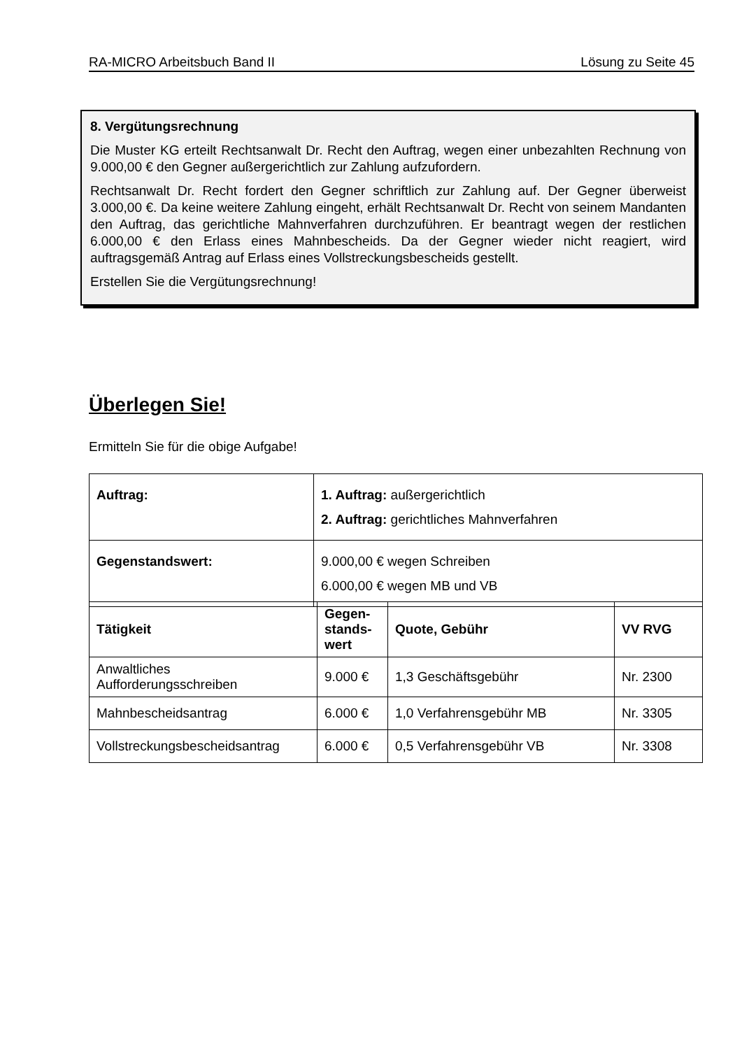RA-MICRO Arbeitsbuch Band II Lösung zu Seite 45
8. Vergütungsrechnung
Die Muster KG erteilt Rechtsanwalt Dr. Recht den Auftrag, wegen einer unbezahlten Rechnung von 9.000,00 € den Gegner außergerichtlich zur Zahlung aufzufordern.
Rechtsanwalt Dr. Recht fordert den Gegner schriftlich zur Zahlung auf. Der Gegner überweist 3.000,00 €. Da keine weitere Zahlung eingeht, erhält Rechtsanwalt Dr. Recht von seinem Mandanten den Auftrag, das gerichtliche Mahnverfahren durchzuführen. Er beantragt wegen der restlichen 6.000,00 € den Erlass eines Mahnbescheids. Da der Gegner wieder nicht reagiert, wird auftragsgemäß Antrag auf Erlass eines Vollstreckungsbescheids gestellt.
Erstellen Sie die Vergütungsrechnung!
Überlegen Sie!
Ermitteln Sie für die obige Aufgabe!
| Auftrag: | 1. Auftrag: außergerichtlich 2. Auftrag: gerichtliches Mahnverfahren |
| Gegenstandswert: | 9.000,00 € wegen Schreiben 6.000,00 € wegen MB und VB |
| Tätigkeit | Gegen- stands- wert | Quote, Gebühr | VV RVG |
| --- | --- | --- | --- |
| Anwaltliches Aufforderungsschreiben | 9.000 € | 1,3 Geschäftsgebühr | Nr. 2300 |
| Mahnbescheidsantrag | 6.000 € | 1,0 Verfahrensgebühr MB | Nr. 3305 |
| Vollstreckungsbescheidsantrag | 6.000 € | 0,5 Verfahrensgebühr VB | Nr. 3308 |